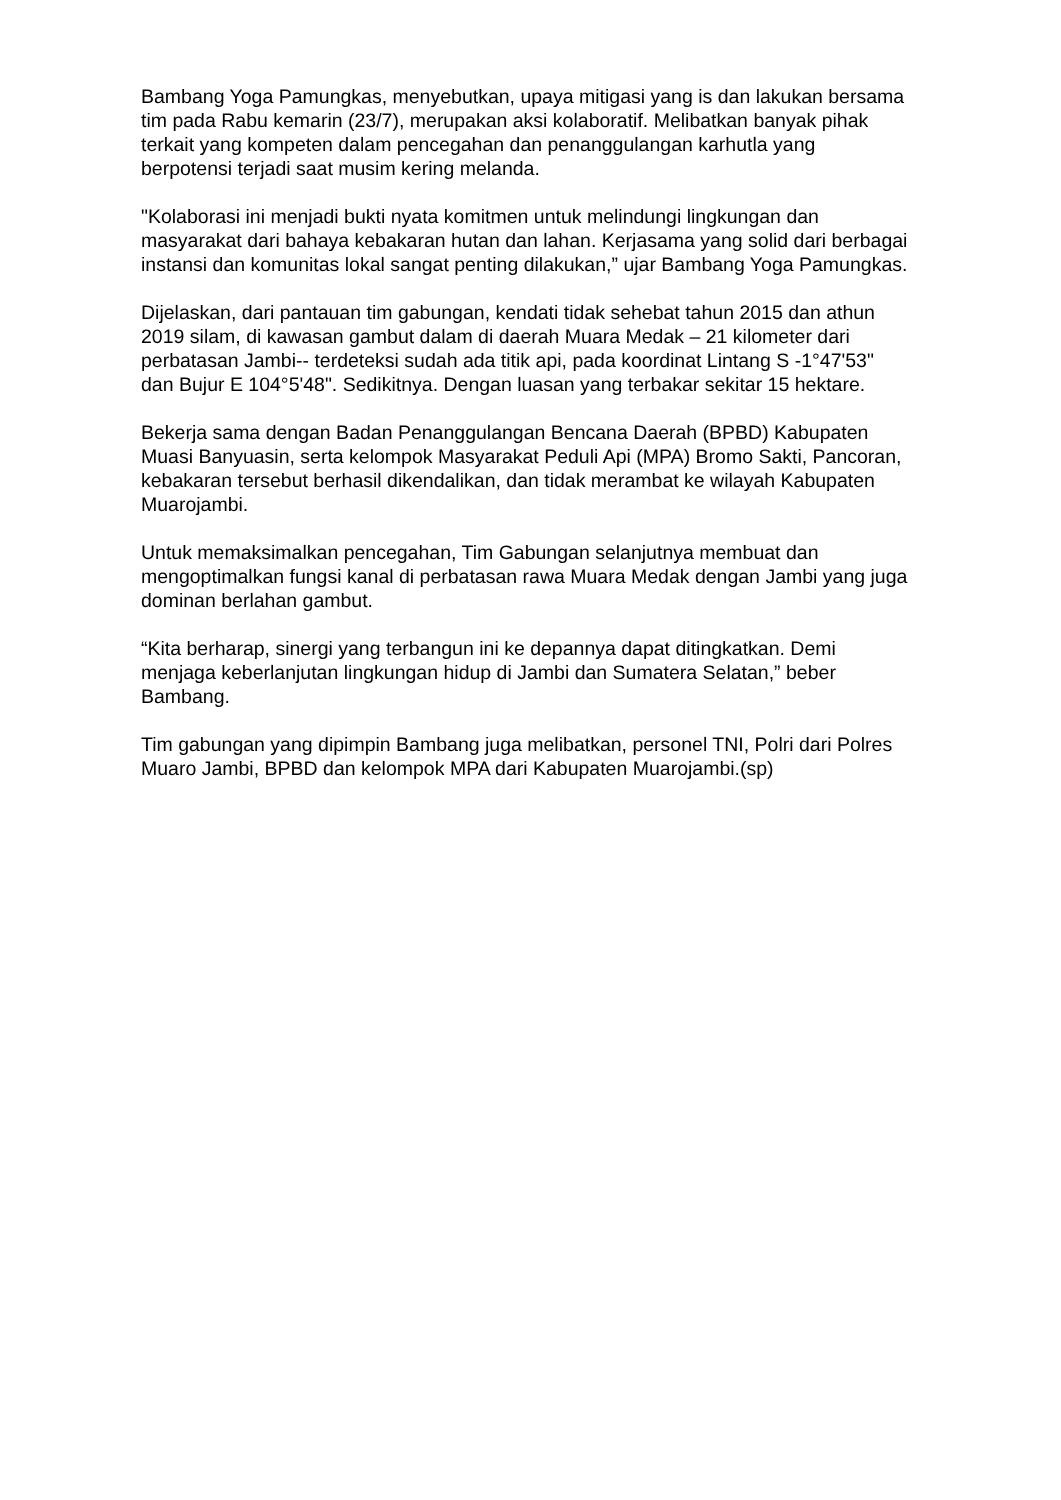Bambang Yoga Pamungkas, menyebutkan, upaya mitigasi yang is dan lakukan bersama tim pada Rabu kemarin (23/7), merupakan aksi kolaboratif. Melibatkan banyak pihak terkait yang kompeten dalam pencegahan dan penanggulangan karhutla yang berpotensi terjadi saat musim kering melanda.
"Kolaborasi ini menjadi bukti nyata komitmen untuk melindungi lingkungan dan masyarakat dari bahaya kebakaran hutan dan lahan. Kerjasama yang solid dari berbagai instansi dan komunitas lokal sangat penting dilakukan,” ujar Bambang Yoga Pamungkas.
Dijelaskan, dari pantauan tim gabungan, kendati tidak sehebat tahun 2015 dan athun 2019 silam, di kawasan gambut dalam di daerah Muara Medak – 21 kilometer dari perbatasan Jambi-- terdeteksi sudah ada titik api, pada koordinat Lintang S -1°47'53" dan Bujur E 104°5'48". Sedikitnya. Dengan luasan yang terbakar sekitar 15 hektare.
Bekerja sama dengan Badan Penanggulangan Bencana Daerah (BPBD) Kabupaten Muasi Banyuasin, serta kelompok Masyarakat Peduli Api (MPA) Bromo Sakti, Pancoran, kebakaran tersebut berhasil dikendalikan, dan tidak merambat ke wilayah Kabupaten Muarojambi.
Untuk memaksimalkan pencegahan, Tim Gabungan selanjutnya membuat dan mengoptimalkan fungsi kanal di perbatasan rawa Muara Medak dengan Jambi yang juga dominan berlahan gambut.
“Kita berharap, sinergi yang terbangun ini ke depannya dapat ditingkatkan. Demi menjaga keberlanjutan lingkungan hidup di Jambi dan Sumatera Selatan,” beber Bambang.
Tim gabungan yang dipimpin Bambang juga melibatkan, personel TNI, Polri dari Polres Muaro Jambi, BPBD dan kelompok MPA dari Kabupaten Muarojambi.(sp)